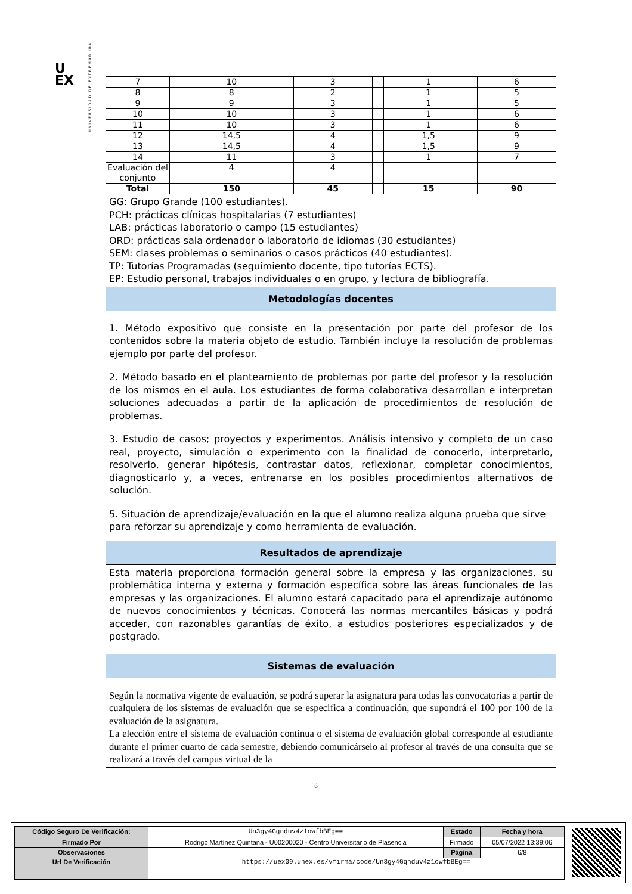U
EX
UNIVERSIDAD DE EXTREMADURA
| 7 | 10 | 3 | | | | 1 | | 6 |
| 8 | 8 | 2 | | | | 1 | | 5 |
| 9 | 9 | 3 | | | | 1 | | 5 |
| 10 | 10 | 3 | | | | 1 | | 6 |
| 11 | 10 | 3 | | | | 1 | | 6 |
| 12 | 14,5 | 4 | | | | 1,5 | | 9 |
| 13 | 14,5 | 4 | | | | 1,5 | | 9 |
| 14 | 11 | 3 | | | | 1 | | 7 |
| Evaluación del conjunto | 4 | 4 | | | | | | |
| Total | 150 | 45 | | | | 15 | | 90 |
GG: Grupo Grande (100 estudiantes).
PCH: prácticas clínicas hospitalarias (7 estudiantes)
LAB: prácticas laboratorio o campo (15 estudiantes)
ORD: prácticas sala ordenador o laboratorio de idiomas (30 estudiantes)
SEM: clases problemas o seminarios o casos prácticos (40 estudiantes).
TP: Tutorías Programadas (seguimiento docente, tipo tutorías ECTS).
EP: Estudio personal, trabajos individuales o en grupo, y lectura de bibliografía.
Metodologías docentes
1. Método expositivo que consiste en la presentación por parte del profesor de los contenidos sobre la materia objeto de estudio. También incluye la resolución de problemas ejemplo por parte del profesor.
2. Método basado en el planteamiento de problemas por parte del profesor y la resolución de los mismos en el aula. Los estudiantes de forma colaborativa desarrollan e interpretan soluciones adecuadas a partir de la aplicación de procedimientos de resolución de problemas.
3. Estudio de casos; proyectos y experimentos. Análisis intensivo y completo de un caso real, proyecto, simulación o experimento con la finalidad de conocerlo, interpretarlo, resolverlo, generar hipótesis, contrastar datos, reflexionar, completar conocimientos, diagnosticarlo y, a veces, entrenarse en los posibles procedimientos alternativos de solución.
5. Situación de aprendizaje/evaluación en la que el alumno realiza alguna prueba que sirve para reforzar su aprendizaje y como herramienta de evaluación.
Resultados de aprendizaje
Esta materia proporciona formación general sobre la empresa y las organizaciones, su problemática interna y externa y formación específica sobre las áreas funcionales de las empresas y las organizaciones. El alumno estará capacitado para el aprendizaje autónomo de nuevos conocimientos y técnicas. Conocerá las normas mercantiles básicas y podrá acceder, con razonables garantías de éxito, a estudios posteriores especializados y de postgrado.
Sistemas de evaluación
Según la normativa vigente de evaluación, se podrá superar la asignatura para todas las convocatorias a partir de cualquiera de los sistemas de evaluación que se especifica a continuación, que supondrá el 100 por 100 de la evaluación de la asignatura.
La elección entre el sistema de evaluación continua o el sistema de evaluación global corresponde al estudiante durante el primer cuarto de cada semestre, debiendo comunicárselo al profesor al través de una consulta que se realizará a través del campus virtual de la
6
| Código Seguro De Verificación: | Un3gy4Gqnduv4z1owfbBEg== | Estado | Fecha y hora |
| Firmado Por | Rodrigo Martínez Quintana - U00200020 - Centro Universitario de Plasencia | Firmado | 05/07/2022 13:39:06 |
| Observaciones | | Página | 6/8 |
| Url De Verificación | https://uex09.unex.es/vfirma/code/Un3gy4Gqnduv4z1owfbBEg== | | |